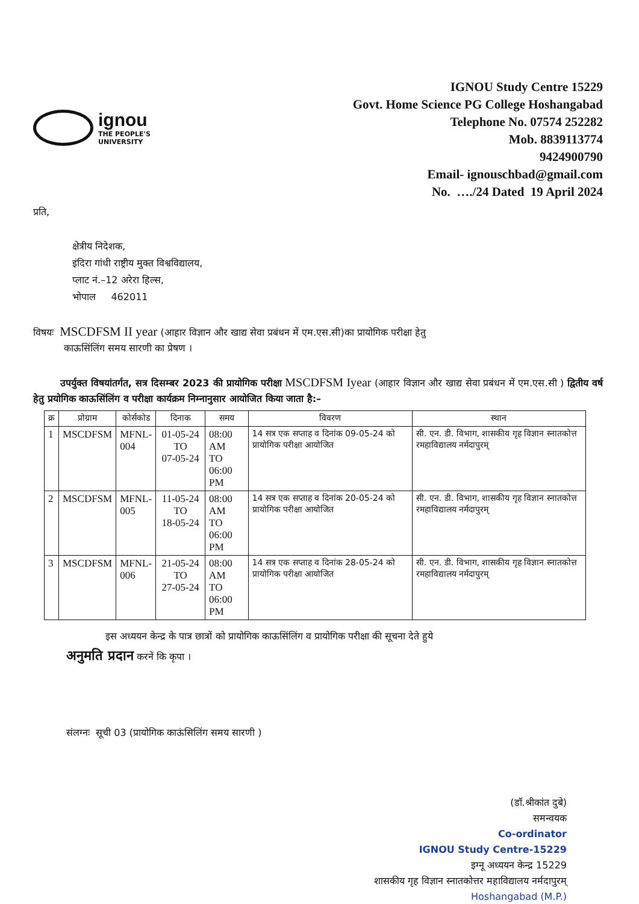ignou
THE PEOPLE'S
UNIVERSITY
IGNOU Study Centre 15229
Govt. Home Science PG College Hoshangabad
Telephone No. 07574 252282
Mob. 8839113774
9424900790
Email- ignouschbad@gmail.com
No. …./24 Dated 19 April 2024
प्रति,
क्षेत्रीय निदेशक,
इंदिरा गांधी राष्ट्रीय मुक्त विश्वविद्यालय,
प्लाट नं.–12 अरेरा हिल्स,
भोपाल 462011
विषयः MSCDFSM II year (आहार विज्ञान और खाद्य सेवा प्रबंधन में एम.एस.सी)का प्रायोगिक परीक्षा हेतु
काऊसिंलिंग समय सारणी का प्रेषण ।
उपर्युक्त विषयांतर्गत, सत्र दिसम्बर 2023 की प्रायोगिक परीक्षा MSCDFSM Iyear (आहार विज्ञान और खाद्य सेवा प्रबंधन में एम.एस.सी ) द्वितीय वर्ष हेतु प्रयोगिक काऊसिंलिंग व परीक्षा कार्यक्रम निम्नानुसार आयोजित किया जाता है:–
| क्र | प्रोग्राम | कोर्सकोड | दिनाक | समय | विवरण | स्थान |
| --- | --- | --- | --- | --- | --- | --- |
| 1 | MSCDFSM | MFNL- 004 | 01-05-24 TO 07-05-24 | 08:00 AM TO 06:00 PM | 14 सत्र एक सप्ताह व दिनांक 09-05-24 को प्रायोगिक परीक्षा आयोजित | सी. एन. डी. विभाग, शासकीय गृह विज्ञान स्नातकोत्त रमहाविद्यालय नर्मदापुरम् |
| 2 | MSCDFSM | MFNL- 005 | 11-05-24 TO 18-05-24 | 08:00 AM TO 06:00 PM | 14 सत्र एक सप्ताह व दिनांक 20-05-24 को प्रायोगिक परीक्षा आयोजित | सी. एन. डी. विभाग, शासकीय गृह विज्ञान स्नातकोत्त रमहाविद्यालय नर्मदापुरम् |
| 3 | MSCDFSM | MFNL- 006 | 21-05-24 TO 27-05-24 | 08:00 AM TO 06:00 PM | 14 सत्र एक सप्ताह व दिनांक 28-05-24 को प्रायोगिक परीक्षा आयोजित | सी. एन. डी. विभाग, शासकीय गृह विज्ञान स्नातकोत्त रमहाविद्यालय नर्मदापुरम् |
इस अध्ययन केन्द्र के पात्र छात्रों को प्रायोगिक काऊसिंलिंग व प्रायोगिक परीक्षा की सूचना देते हुये
अनुमति प्रदान करनें कि कृपा ।
संलग्नः सूची 03 (प्रायोगिक काऊंसिलिंग समय सारणी )
(डॉ.श्रीकांत दुबे)
समन्वयक
Co-ordinator
IGNOU Study Centre-15229
इग्नू अध्ययन केन्द्र 15229
शासकीय गृह विज्ञान स्नातकोत्तर महाविद्यालय नर्मदापुरम्
Hoshangabad (M.P.)